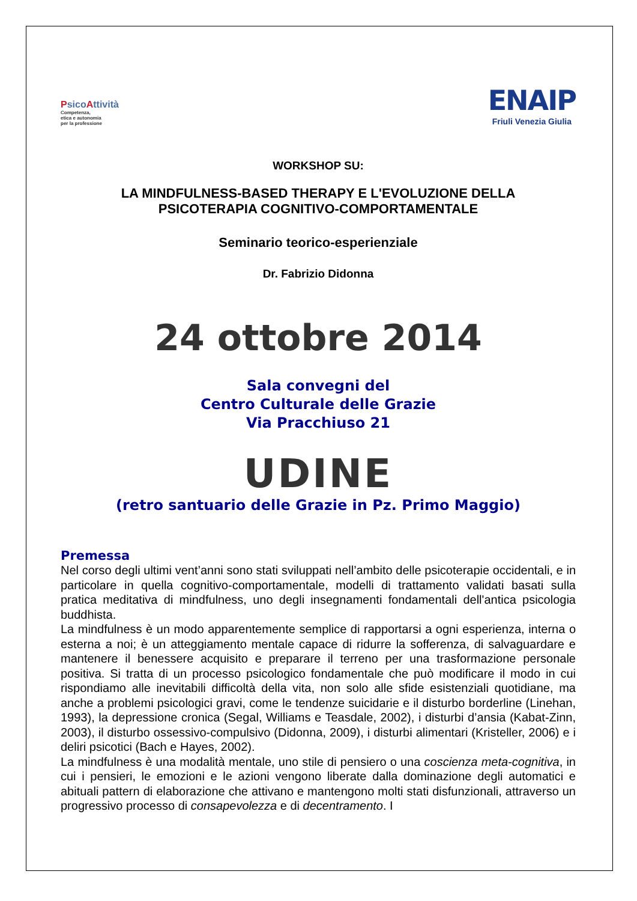Psico Attività
Competenza,
etica e autonomia
per la professione
ENAIP
Friuli Venezia Giulia
WORKSHOP SU:
LA MINDFULNESS-BASED THERAPY E L'EVOLUZIONE DELLA
PSICOTERAPIA COGNITIVO-COMPORTAMENTALE
Seminario teorico-esperienziale
Dr. Fabrizio Didonna
24 ottobre 2014
Sala convegni del
Centro Culturale delle Grazie
Via Pracchiuso 21
UDINE
(retro santuario delle Grazie in Pz. Primo Maggio)
Premessa
Nel corso degli ultimi vent’anni sono stati sviluppati nell’ambito delle psicoterapie occidentali, e in particolare in quella cognitivo-comportamentale, modelli di trattamento validati basati sulla pratica meditativa di mindfulness, uno degli insegnamenti fondamentali dell'antica psicologia buddhista.
La mindfulness è un modo apparentemente semplice di rapportarsi a ogni esperienza, interna o esterna a noi; è un atteggiamento mentale capace di ridurre la sofferenza, di salvaguardare e mantenere il benessere acquisito e preparare il terreno per una trasformazione personale positiva. Si tratta di un processo psicologico fondamentale che può modificare il modo in cui rispondiamo alle inevitabili difficoltà della vita, non solo alle sfide esistenziali quotidiane, ma anche a problemi psicologici gravi, come le tendenze suicidarie e il disturbo borderline (Linehan, 1993), la depressione cronica (Segal, Williams e Teasdale, 2002), i disturbi d’ansia (Kabat-Zinn, 2003), il disturbo ossessivo-compulsivo (Didonna, 2009), i disturbi alimentari (Kristeller, 2006) e i deliri psicotici (Bach e Hayes, 2002).
La mindfulness è una modalità mentale, uno stile di pensiero o una coscienza meta-cognitiva, in cui i pensieri, le emozioni e le azioni vengono liberate dalla dominazione degli automatici e abituali pattern di elaborazione che attivano e mantengono molti stati disfunzionali, attraverso un progressivo processo di consapevolezza e di decentramento. I